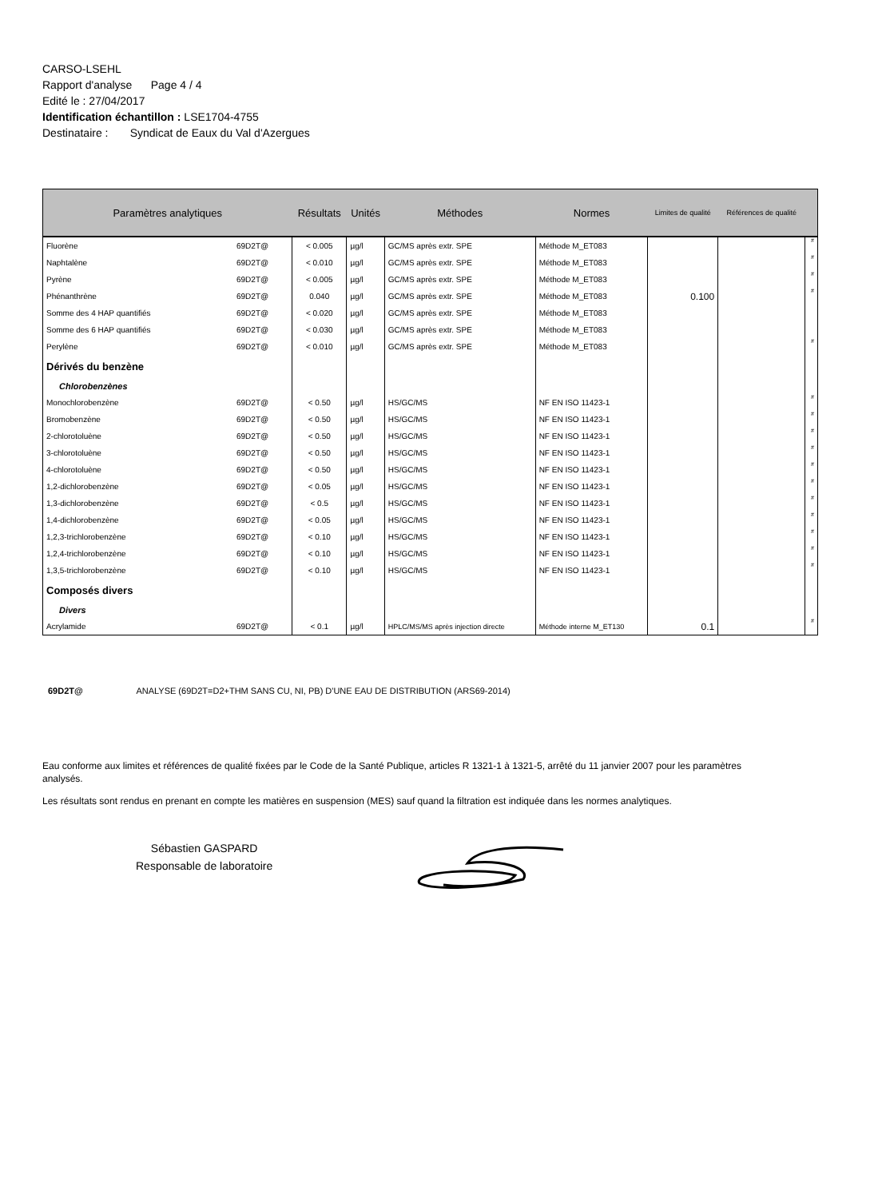CARSO-LSEHL
Rapport d'analyse Page 4 / 4
Edité le : 27/04/2017
Identification échantillon : LSE1704-4755
Destinataire : Syndicat de Eaux du Val d'Azergues
| Paramètres analytiques | | Résultats | Unités | Méthodes | Normes | Limites de qualité | Références de qualité | |
| --- | --- | --- | --- | --- | --- | --- | --- | --- |
| Fluorène | 69D2T@ | < 0.005 | µg/l | GC/MS après extr. SPE | Méthode M_ET083 | 0.100 | | # |
| Naphtalène | 69D2T@ | < 0.010 | µg/l | GC/MS après extr. SPE | Méthode M_ET083 | | | # |
| Pyrène | 69D2T@ | < 0.005 | µg/l | GC/MS après extr. SPE | Méthode M_ET083 | | | # |
| Phénanthrène | 69D2T@ | 0.040 | µg/l | GC/MS après extr. SPE | Méthode M_ET083 | | | # |
| Somme des 4 HAP quantifiés | 69D2T@ | < 0.020 | µg/l | GC/MS après extr. SPE | Méthode M_ET083 | | | |
| Somme des 6 HAP quantifiés | 69D2T@ | < 0.030 | µg/l | GC/MS après extr. SPE | Méthode M_ET083 | | | |
| Perylène | 69D2T@ | < 0.010 | µg/l | GC/MS après extr. SPE | Méthode M_ET083 | | | # |
| Dérivés du benzène | | | | | | | | |
| Chlorobenzènes | | | | | | | | |
| Monochlorobenzène | 69D2T@ | < 0.50 | µg/l | HS/GC/MS | NF EN ISO 11423-1 | | | # |
| Bromobenzène | 69D2T@ | < 0.50 | µg/l | HS/GC/MS | NF EN ISO 11423-1 | | | # |
| 2-chlorotoluène | 69D2T@ | < 0.50 | µg/l | HS/GC/MS | NF EN ISO 11423-1 | | | # |
| 3-chlorotoluène | 69D2T@ | < 0.50 | µg/l | HS/GC/MS | NF EN ISO 11423-1 | | | # |
| 4-chlorotoluène | 69D2T@ | < 0.50 | µg/l | HS/GC/MS | NF EN ISO 11423-1 | | | # |
| 1,2-dichlorobenzène | 69D2T@ | < 0.05 | µg/l | HS/GC/MS | NF EN ISO 11423-1 | | | # |
| 1,3-dichlorobenzène | 69D2T@ | < 0.5 | µg/l | HS/GC/MS | NF EN ISO 11423-1 | | | # |
| 1,4-dichlorobenzène | 69D2T@ | < 0.05 | µg/l | HS/GC/MS | NF EN ISO 11423-1 | | | # |
| 1,2,3-trichlorobenzène | 69D2T@ | < 0.10 | µg/l | HS/GC/MS | NF EN ISO 11423-1 | | | # |
| 1,2,4-trichlorobenzène | 69D2T@ | < 0.10 | µg/l | HS/GC/MS | NF EN ISO 11423-1 | | | # |
| 1,3,5-trichlorobenzène | 69D2T@ | < 0.10 | µg/l | HS/GC/MS | NF EN ISO 11423-1 | | | # |
| Composés divers | | | | | | | | |
| Divers | | | | | | | | |
| Acrylamide | 69D2T@ | < 0.1 | µg/l | HPLC/MS/MS après injection directe | Méthode interne M_ET130 | 0.1 | | # |
69D2T@ ANALYSE (69D2T=D2+THM SANS CU, NI, PB) D'UNE EAU DE DISTRIBUTION (ARS69-2014)
Eau conforme aux limites et références de qualité fixées par le Code de la Santé Publique, articles R 1321-1 à 1321-5, arrêté du 11 janvier 2007 pour les paramètres analysés.
Les résultats sont rendus en prenant en compte les matières en suspension (MES) sauf quand la filtration est indiquée dans les normes analytiques.
Sébastien GASPARD
Responsable de laboratoire